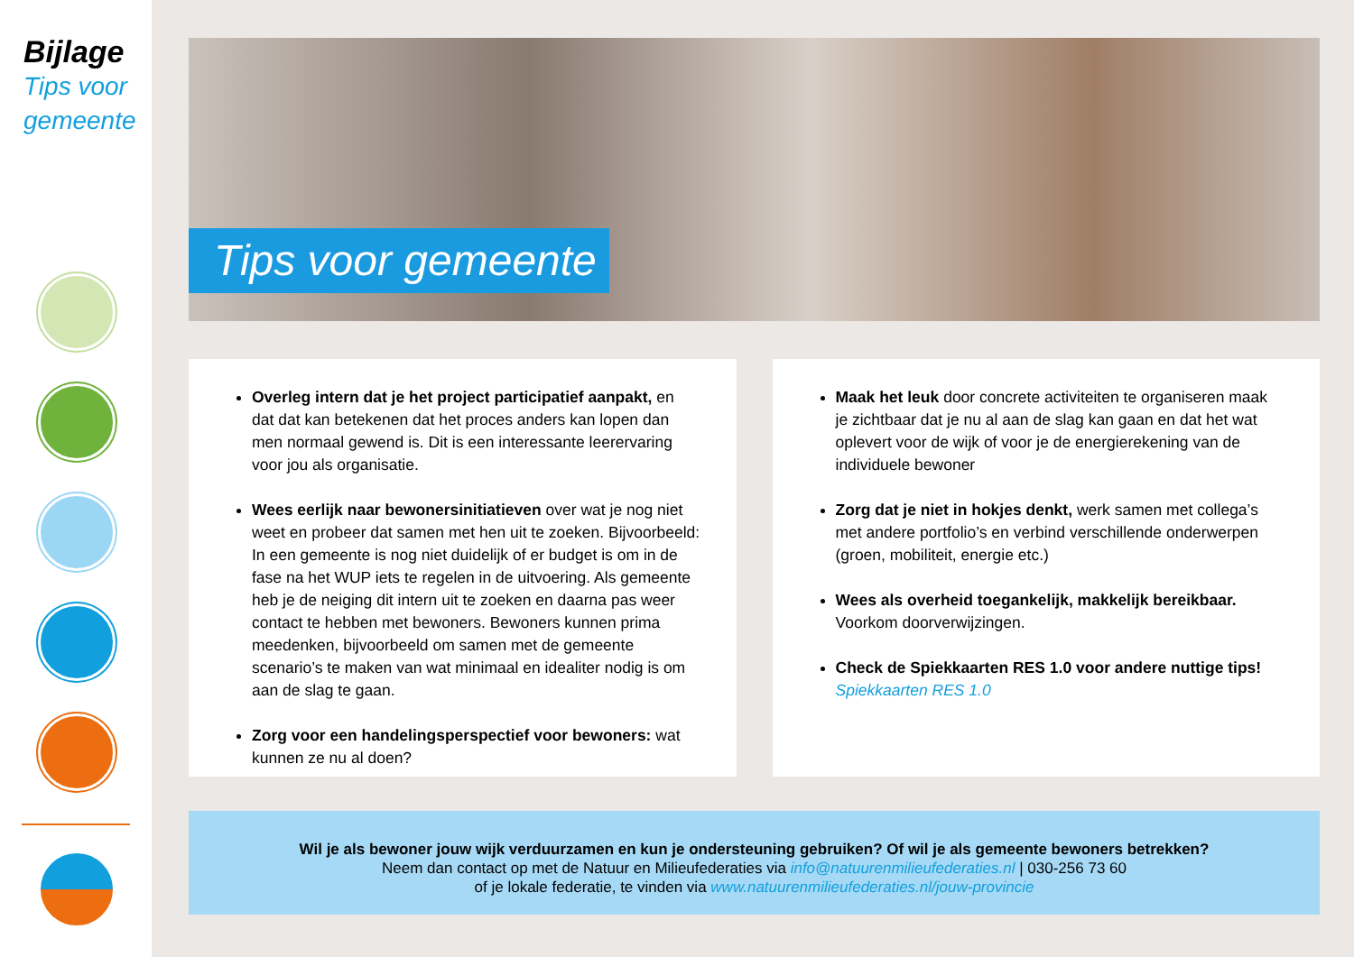Bijlage
Tips voor
gemeente
Tips voor gemeente
Overleg intern dat je het project participatief aanpakt, en dat dat kan betekenen dat het proces anders kan lopen dan men normaal gewend is. Dit is een interessante leerervaring voor jou als organisatie.
Wees eerlijk naar bewonersinitiatieven over wat je nog niet weet en probeer dat samen met hen uit te zoeken. Bijvoorbeeld: In een gemeente is nog niet duidelijk of er budget is om in de fase na het WUP iets te regelen in de uitvoering. Als gemeente heb je de neiging dit intern uit te zoeken en daarna pas weer contact te hebben met bewoners. Bewoners kunnen prima meedenken, bijvoorbeeld om samen met de gemeente scenario’s te maken van wat minimaal en idealiter nodig is om aan de slag te gaan.
Zorg voor een handelingsperspectief voor bewoners: wat kunnen ze nu al doen?
Maak het leuk door concrete activiteiten te organiseren maak je zichtbaar dat je nu al aan de slag kan gaan en dat het wat oplevert voor de wijk of voor je de energierekening van de individuele bewoner
Zorg dat je niet in hokjes denkt, werk samen met collega’s met andere portfolio’s en verbind verschillende onderwerpen (groen, mobiliteit, energie etc.)
Wees als overheid toegankelijk, makkelijk bereikbaar. Voorkom doorverwijzingen.
Check de Spiekkaarten RES 1.0 voor andere nuttige tips!
Spiekkaarten RES 1.0
Wil je als bewoner jouw wijk verduurzamen en kun je ondersteuning gebruiken? Of wil je als gemeente bewoners betrekken?
Neem dan contact op met de Natuur en Milieufederaties via info@natuurenmilieufederaties.nl | 030-256 73 60
of je lokale federatie, te vinden via www.natuurenmilieufederaties.nl/jouw-provincie